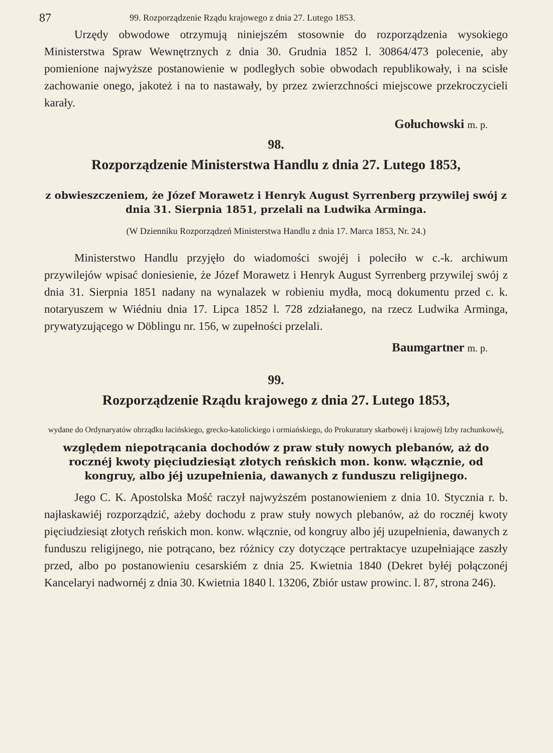87 99. Rozporządzenie Rządu krajowego z dnia 27. Lutego 1853.
Urzędy obwodowe otrzymują niniejszém stosownie do rozporządzenia wysokiego Ministerstwa Spraw Wewnętrznych z dnia 30. Grudnia 1852 l. 30864/473 polecenie, aby pomienione najwyższe postanowienie w podległych sobie obwodach republikowały, i na scisłe zachowanie onego, jakoteż i na to nastawały, by przez zwierzchności miejscowe przekroczycieli karały.
Gołuchowski m. p.
98.
Rozporządzenie Ministerstwa Handlu z dnia 27. Lutego 1853,
z obwieszczeniem, że Józef Morawetz i Henryk August Syrrenberg przywilej swój z dnia 31. Sierpnia 1851, przelali na Ludwika Arminga.
(W Dzienniku Rozporządzeń Ministerstwa Handlu z dnia 17. Marca 1853, Nr. 24.)
Ministerstwo Handlu przyjęło do wiadomości swojéj i poleciło w c.-k. archiwum przywilejów wpisać doniesienie, że Józef Morawetz i Henryk August Syrrenberg przywilej swój z dnia 31. Sierpnia 1851 nadany na wynalazek w robieniu mydła, mocą dokumentu przed c. k. notaryuszem w Wiédniu dnia 17. Lipca 1852 l. 728 zdziałanego, na rzecz Ludwika Arminga, prywatyzującego w Döblingu nr. 156, w zupełności przelali.
Baumgartner m. p.
99.
Rozporządzenie Rządu krajowego z dnia 27. Lutego 1853,
wydane do Ordynaryatów obrządku łacińskiego, grecko-katolickiego i ormiańskiego, do Prokuratury skarbowéj i krajowéj Izby rachunkowéj,
względem niepotrącania dochodów z praw stuły nowych plebanów, aż do rocznéj kwoty pięciudziesiąt złotych reńskich mon. konw. włącznie, od kongruy, albo jéj uzupełnienia, dawanych z funduszu religijnego.
Jego C. K. Apostolska Mość raczył najwyższém postanowieniem z dnia 10. Stycznia r. b. najłaskawiéj rozporządzić, ażeby dochodu z praw stuły nowych plebanów, aż do rocznéj kwoty pięciudziesiąt złotych reńskich mon. konw. włącznie, od kongruy albo jéj uzupełnienia, dawanych z funduszu religijnego, nie potrącano, bez różnicy czy dotyczące pertraktacye uzupełniające zaszły przed, albo po postanowieniu cesarskiém z dnia 25. Kwietnia 1840 (Dekret byłéj połączonéj Kancelaryi nadwornéj z dnia 30. Kwietnia 1840 l. 13206, Zbiór ustaw prowinc. l. 87, strona 246).